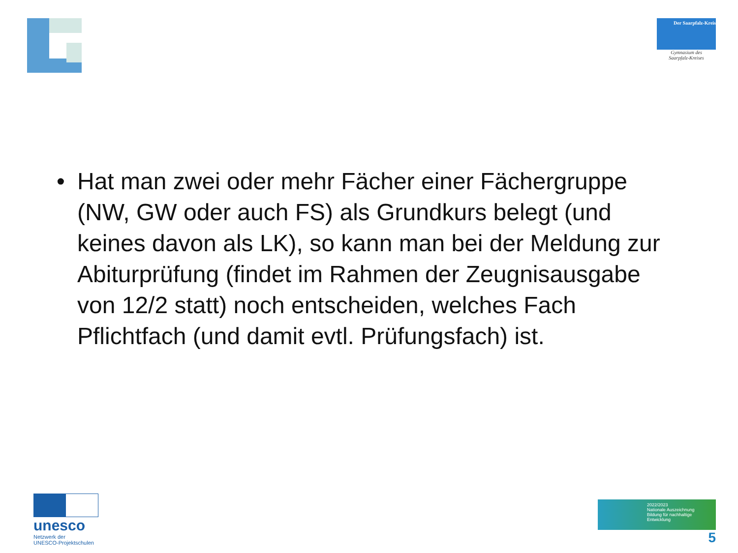Der Saarpfalz-Kreis
Gymnasium des
Saarpfalz-Kreises
• Hat man zwei oder mehr Fächer einer Fächergruppe (NW, GW oder auch FS) als Grundkurs belegt (und keines davon als LK), so kann man bei der Meldung zur Abiturprüfung (findet im Rahmen der Zeugnisausgabe von 12/2 statt) noch entscheiden, welches Fach Pflichtfach (und damit evtl. Prüfungsfach) ist.
unesco
Netzwerk der
UNESCO-Projektschulen
2022/2023
Nationale Auszeichnung
Bildung für nachhaltige Entwicklung
5